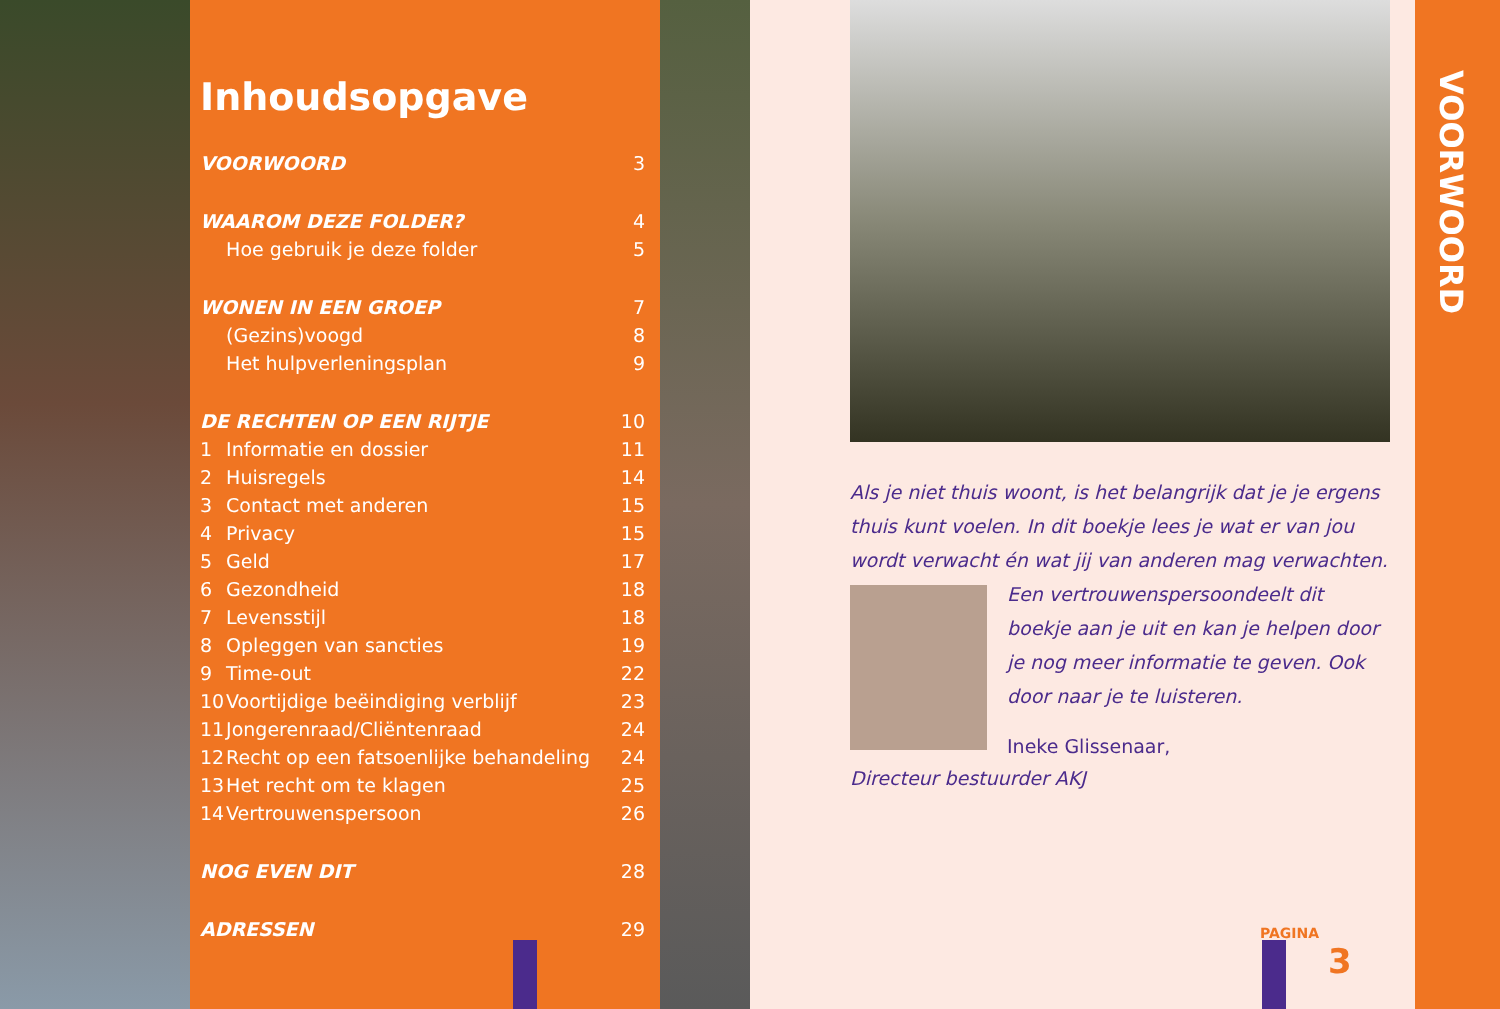Inhoudsopgave
| VOORWOORD | | 3 |
| WAAROM DEZE FOLDER? | | 4 |
| | Hoe gebruik je deze folder | 5 |
| WONEN IN EEN GROEP | | 7 |
| | (Gezins)voogd | 8 |
| | Het hulpverleningsplan | 9 |
| DE RECHTEN OP EEN RIJTJE | | 10 |
| 1 | Informatie en dossier | 11 |
| 2 | Huisregels | 14 |
| 3 | Contact met anderen | 15 |
| 4 | Privacy | 15 |
| 5 | Geld | 17 |
| 6 | Gezondheid | 18 |
| 7 | Levensstijl | 18 |
| 8 | Opleggen van sancties | 19 |
| 9 | Time-out | 22 |
| 10 | Voortijdige beëindiging verblijf | 23 |
| 11 | Jongerenraad/Cliëntenraad | 24 |
| 12 | Recht op een fatsoenlijke behandeling | 24 |
| 13 | Het recht om te klagen | 25 |
| 14 | Vertrouwenspersoon | 26 |
| NOG EVEN DIT | | 28 |
| ADRESSEN | | 29 |
Als je niet thuis woont, is het belangrijk dat je je ergens thuis kunt voelen. In dit boekje lees je wat er van jou wordt verwacht én wat jij van anderen mag verwachten. Een vertrouwenspersoon
deelt dit boekje aan je uit en kan je helpen door je nog meer informatie te geven. Ook door naar je te luisteren.
Ineke Glissenaar,
Directeur bestuurder AKJ
VOORWOORD
PAGINA
3